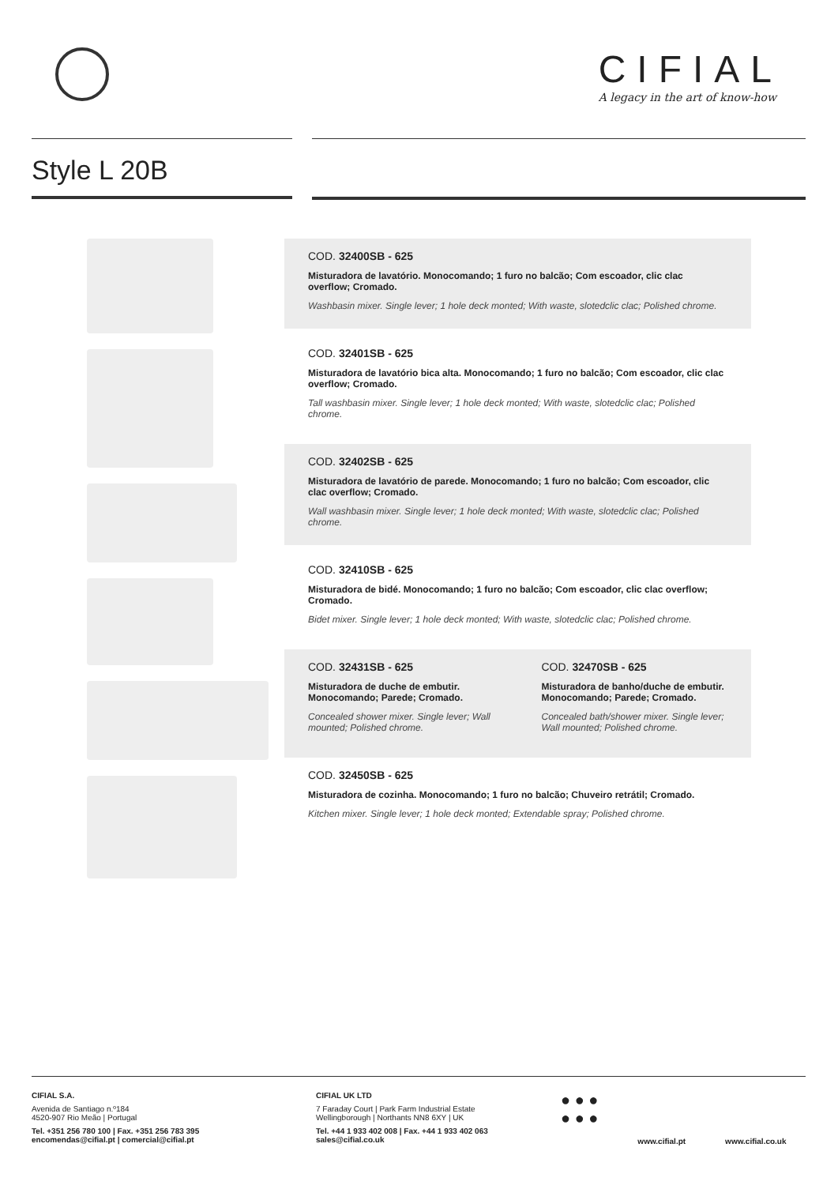CIFIAL
A legacy in the art of know-how
Style L 20B
COD. 32400SB - 625
Misturadora de lavatório. Monocomando; 1 furo no balcão; Com escoador, clic clac overflow; Cromado.
Washbasin mixer. Single lever; 1 hole deck monted; With waste, slotedclic clac; Polished chrome.
COD. 32401SB - 625
Misturadora de lavatório bica alta. Monocomando; 1 furo no balcão; Com escoador, clic clac overflow; Cromado.
Tall washbasin mixer. Single lever; 1 hole deck monted; With waste, slotedclic clac; Polished chrome.
COD. 32402SB - 625
Misturadora de lavatório de parede. Monocomando; 1 furo no balcão; Com escoador, clic clac overflow; Cromado.
Wall washbasin mixer. Single lever; 1 hole deck monted; With waste, slotedclic clac; Polished chrome.
COD. 32410SB - 625
Misturadora de bidé. Monocomando; 1 furo no balcão; Com escoador, clic clac overflow; Cromado.
Bidet mixer. Single lever; 1 hole deck monted; With waste, slotedclic clac; Polished chrome.
COD. 32431SB - 625
Misturadora de duche de embutir. Monocomando; Parede; Cromado.
Concealed shower mixer. Single lever; Wall mounted; Polished chrome.
COD. 32470SB - 625
Misturadora de banho/duche de embutir. Monocomando; Parede; Cromado.
Concealed bath/shower mixer. Single lever; Wall mounted; Polished chrome.
COD. 32450SB - 625
Misturadora de cozinha. Monocomando; 1 furo no balcão; Chuveiro retrátil; Cromado.
Kitchen mixer. Single lever; 1 hole deck monted; Extendable spray; Polished chrome.
CIFIAL S.A.
Avenida de Santiago n.º184
4520-907 Rio Meão | Portugal
Tel. +351 256 780 100 | Fax. +351 256 783 395
encomendas@cifial.pt | comercial@cifial.pt
CIFIAL UK LTD
7 Faraday Court | Park Farm Industrial Estate
Wellingborough | Northants NN8 6XY | UK
Tel. +44 1 933 402 008 | Fax. +44 1 933 402 063
sales@cifial.co.uk
● ● ●
● ● ●
www.cifial.pt www.cifial.co.uk